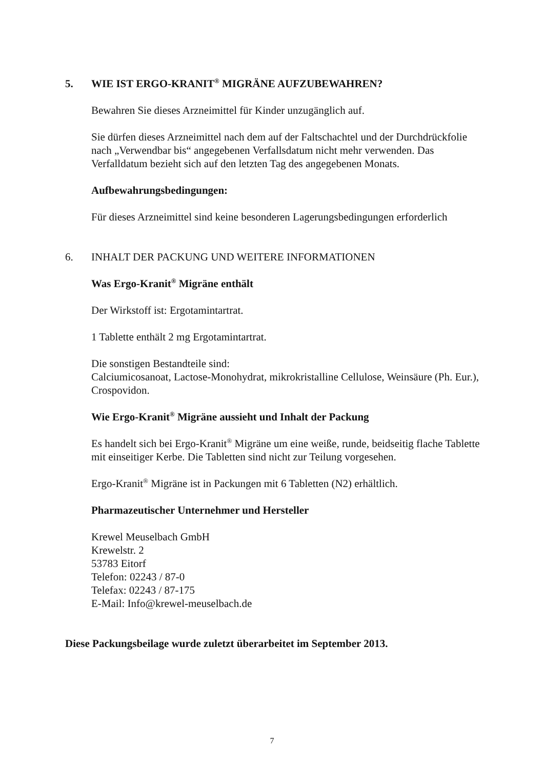5. WIE IST ERGO-KRANIT<sup>®</sup> MIGRÄNE AUFZUBEWAHREN?
Bewahren Sie dieses Arzneimittel für Kinder unzugänglich auf.
Sie dürfen dieses Arzneimittel nach dem auf der Faltschachtel und der Durchdrückfolie nach „Verwendbar bis“ angegebenen Verfallsdatum nicht mehr verwenden. Das Verfalldatum bezieht sich auf den letzten Tag des angegebenen Monats.
Aufbewahrungsbedingungen:
Für dieses Arzneimittel sind keine besonderen Lagerungsbedingungen erforderlich
6. INHALT DER PACKUNG UND WEITERE INFORMATIONEN
Was Ergo-Kranit<sup>®</sup> Migräne enthält
Der Wirkstoff ist: Ergotamintartrat.
1 Tablette enthält 2 mg Ergotamintartrat.
Die sonstigen Bestandteile sind:
Calciumicosanoat, Lactose-Monohydrat, mikrokristalline Cellulose, Weinsäure (Ph. Eur.), Crospovidon.
Wie Ergo-Kranit<sup>®</sup> Migräne aussieht und Inhalt der Packung
Es handelt sich bei Ergo-Kranit<sup>®</sup> Migräne um eine weiße, runde, beidseitig flache Tablette mit einseitiger Kerbe. Die Tabletten sind nicht zur Teilung vorgesehen.
Ergo-Kranit<sup>®</sup> Migräne ist in Packungen mit 6 Tabletten (N2) erhältlich.
Pharmazeutischer Unternehmer und Hersteller
Krewel Meuselbach GmbH
Krewelstr. 2
53783 Eitorf
Telefon: 02243 / 87-0
Telefax: 02243 / 87-175
E-Mail: Info@krewel-meuselbach.de
Diese Packungsbeilage wurde zuletzt überarbeitet im September 2013.
7